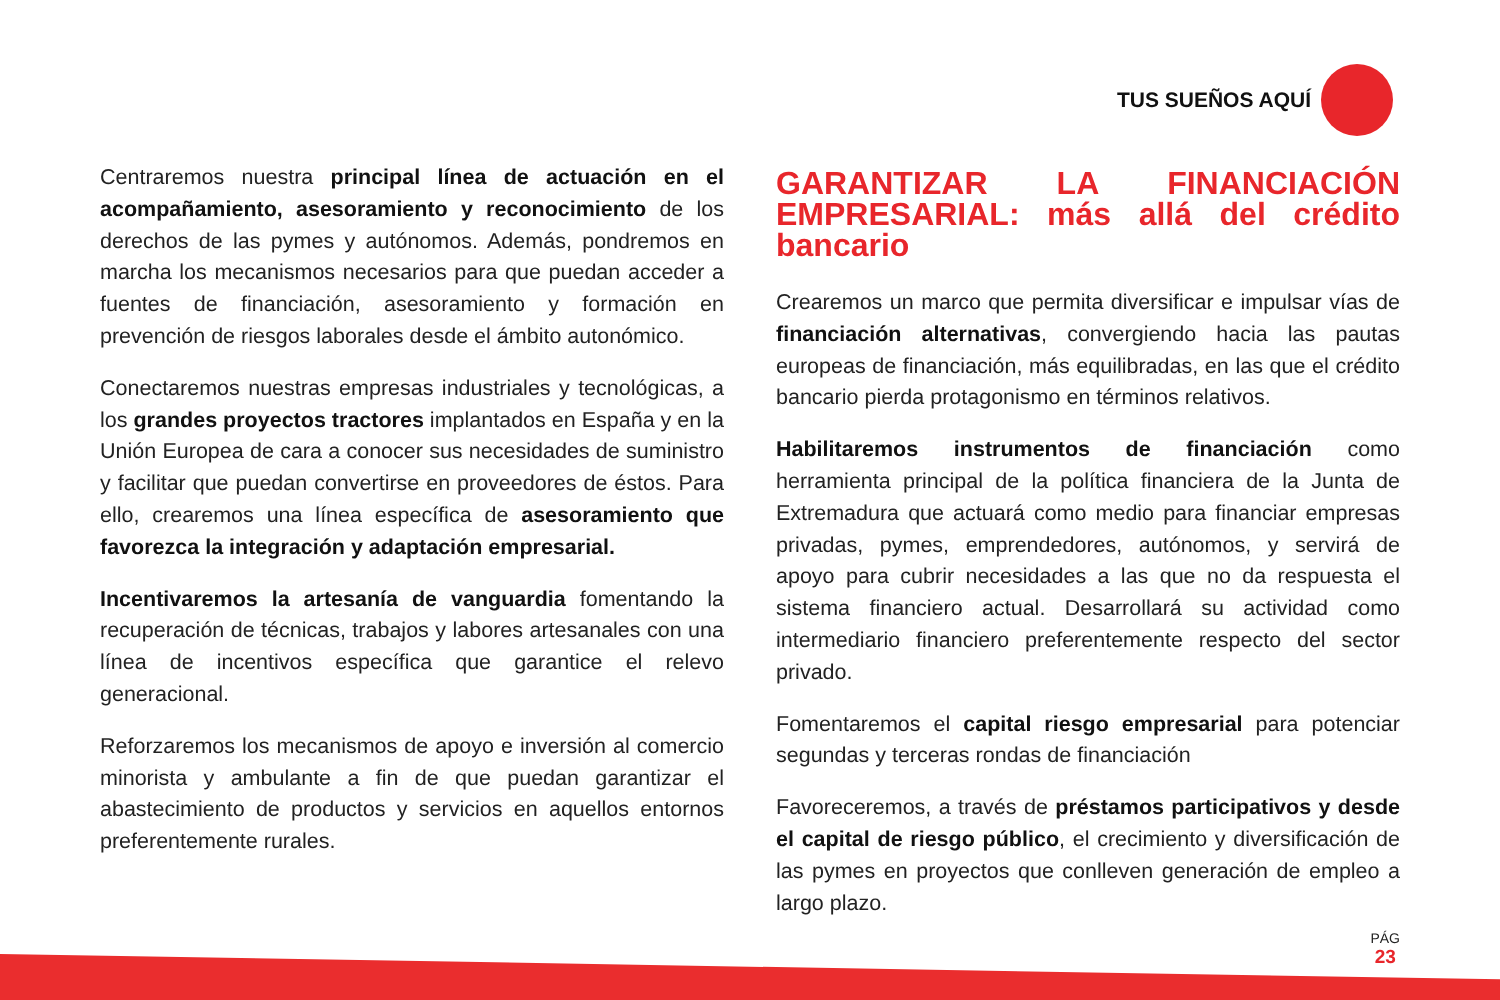TUS SUEÑOS AQUÍ
Centraremos nuestra principal línea de actuación en el acompañamiento, asesoramiento y reconocimiento de los derechos de las pymes y autónomos. Además, pondremos en marcha los mecanismos necesarios para que puedan acceder a fuentes de financiación, asesoramiento y formación en prevención de riesgos laborales desde el ámbito autonómico.
Conectaremos nuestras empresas industriales y tecnológicas, a los grandes proyectos tractores implantados en España y en la Unión Europea de cara a conocer sus necesidades de suministro y facilitar que puedan convertirse en proveedores de éstos. Para ello, crearemos una línea específica de asesoramiento que favorezca la integración y adaptación empresarial.
Incentivaremos la artesanía de vanguardia fomentando la recuperación de técnicas, trabajos y labores artesanales con una línea de incentivos específica que garantice el relevo generacional.
Reforzaremos los mecanismos de apoyo e inversión al comercio minorista y ambulante a fin de que puedan garantizar el abastecimiento de productos y servicios en aquellos entornos preferentemente rurales.
GARANTIZAR LA FINANCIACIÓN EMPRESARIAL: más allá del crédito bancario
Crearemos un marco que permita diversificar e impulsar vías de financiación alternativas, convergiendo hacia las pautas europeas de financiación, más equilibradas, en las que el crédito bancario pierda protagonismo en términos relativos.
Habilitaremos instrumentos de financiación como herramienta principal de la política financiera de la Junta de Extremadura que actuará como medio para financiar empresas privadas, pymes, emprendedores, autónomos, y servirá de apoyo para cubrir necesidades a las que no da respuesta el sistema financiero actual. Desarrollará su actividad como intermediario financiero preferentemente respecto del sector privado.
Fomentaremos el capital riesgo empresarial para potenciar segundas y terceras rondas de financiación
Favoreceremos, a través de préstamos participativos y desde el capital de riesgo público, el crecimiento y diversificación de las pymes en proyectos que conlleven generación de empleo a largo plazo.
PÁG
23